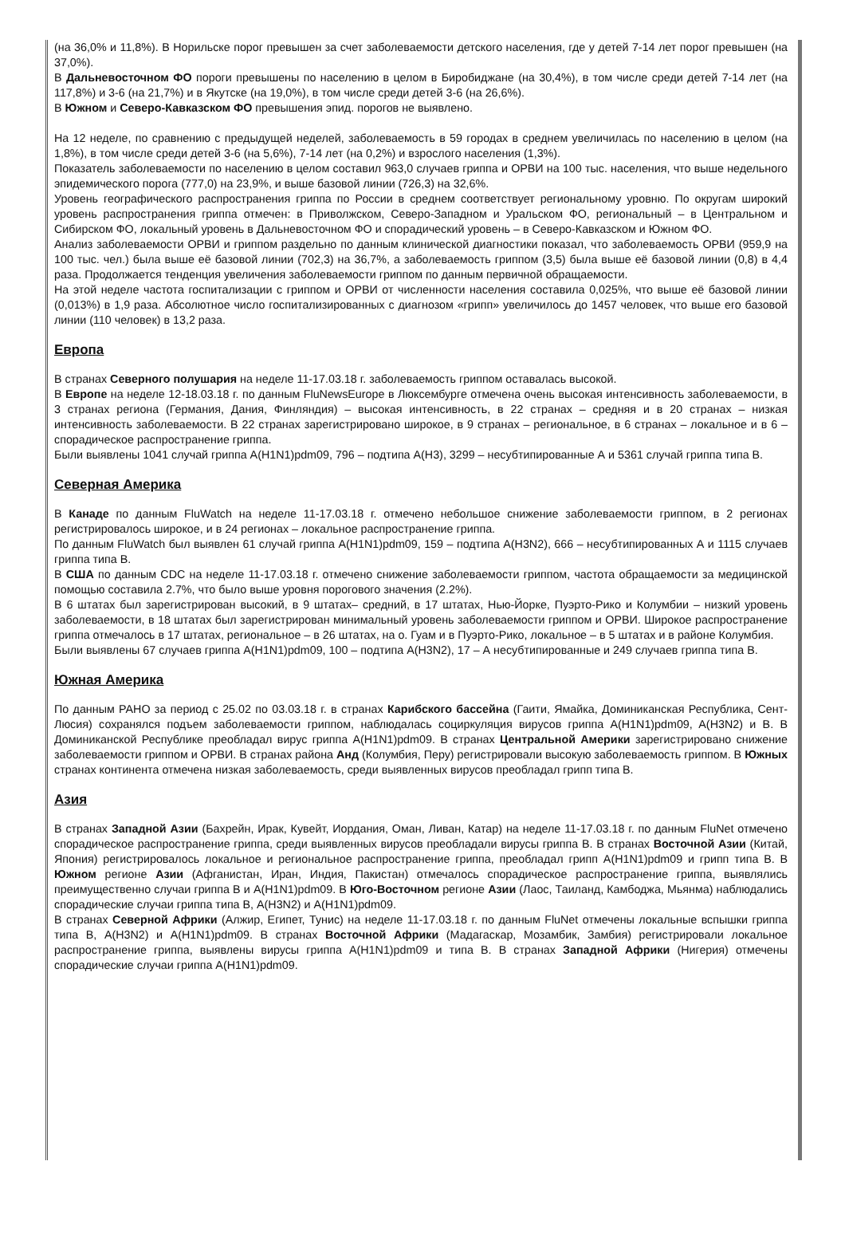(на 36,0% и 11,8%). В Норильске порог превышен за счет заболеваемости детского населения, где у детей 7-14 лет порог превышен (на 37,0%).
В Дальневосточном ФО пороги превышены по населению в целом в Биробиджане (на 30,4%), в том числе среди детей 7-14 лет (на 117,8%) и 3-6 (на 21,7%) и в Якутске (на 19,0%), в том числе среди детей 3-6 (на 26,6%).
В Южном и Северо-Кавказском ФО превышения эпид. порогов не выявлено.
На 12 неделе, по сравнению с предыдущей неделей, заболеваемость в 59 городах в среднем увеличилась по населению в целом (на 1,8%), в том числе среди детей 3-6 (на 5,6%), 7-14 лет (на 0,2%) и взрослого населения (1,3%).
Показатель заболеваемости по населению в целом составил 963,0 случаев гриппа и ОРВИ на 100 тыс. населения, что выше недельного эпидемического порога (777,0) на 23,9%, и выше базовой линии (726,3) на 32,6%.
Уровень географического распространения гриппа по России в среднем соответствует региональному уровню. По округам широкий уровень распространения гриппа отмечен: в Приволжском, Северо-Западном и Уральском ФО, региональный – в Центральном и Сибирском ФО, локальный уровень в Дальневосточном ФО и спорадический уровень – в Северо-Кавказском и Южном ФО.
Анализ заболеваемости ОРВИ и гриппом раздельно по данным клинической диагностики показал, что заболеваемость ОРВИ (959,9 на 100 тыс. чел.) была выше её базовой линии (702,3) на 36,7%, а заболеваемость гриппом (3,5) была выше её базовой линии (0,8) в 4,4 раза. Продолжается тенденция увеличения заболеваемости гриппом по данным первичной обращаемости.
На этой неделе частота госпитализации с гриппом и ОРВИ от численности населения составила 0,025%, что выше её базовой линии (0,013%) в 1,9 раза. Абсолютное число госпитализированных с диагнозом «грипп» увеличилось до 1457 человек, что выше его базовой линии (110 человек) в 13,2 раза.
Европа
В странах Северного полушария на неделе 11-17.03.18 г. заболеваемость гриппом оставалась высокой.
В Европе на неделе 12-18.03.18 г. по данным FluNewsEurope в Люксембурге отмечена очень высокая интенсивность заболеваемости, в 3 странах региона (Германия, Дания, Финляндия) – высокая интенсивность, в 22 странах – средняя и в 20 странах – низкая интенсивность заболеваемости. В 22 странах зарегистрировано широкое, в 9 странах – региональное, в 6 странах – локальное и в 6 – спорадическое распространение гриппа.
Были выявлены 1041 случай гриппа A(H1N1)pdm09, 796 – подтипа A(H3), 3299 – несубтипированные А и 5361 случай гриппа типа В.
Северная Америка
В Канаде по данным FluWatch на неделе 11-17.03.18 г. отмечено небольшое снижение заболеваемости гриппом, в 2 регионах регистрировалось широкое, и в 24 регионах – локальное распространение гриппа.
По данным FluWatch был выявлен 61 случай гриппа A(H1N1)pdm09, 159 – подтипа A(H3N2), 666 – несубтипированных А и 1115 случаев гриппа типа В.
В США по данным CDC на неделе 11-17.03.18 г. отмечено снижение заболеваемости гриппом, частота обращаемости за медицинской помощью составила 2.7%, что было выше уровня порогового значения (2.2%).
В 6 штатах был зарегистрирован высокий, в 9 штатах– средний, в 17 штатах, Нью-Йорке, Пуэрто-Рико и Колумбии – низкий уровень заболеваемости, в 18 штатах был зарегистрирован минимальный уровень заболеваемости гриппом и ОРВИ. Широкое распространение гриппа отмечалось в 17 штатах, региональное – в 26 штатах, на о. Гуам и в Пуэрто-Рико, локальное – в 5 штатах и в районе Колумбия.
Были выявлены 67 случаев гриппа A(H1N1)pdm09, 100 – подтипа A(H3N2), 17 – А несубтипированные и 249 случаев гриппа типа В.
Южная Америка
По данным PAHO за период с 25.02 по 03.03.18 г. в странах Карибского бассейна (Гаити, Ямайка, Доминиканская Республика, Сент-Люсия) сохранялся подъем заболеваемости гриппом, наблюдалась социркуляция вирусов гриппа A(H1N1)pdm09, A(H3N2) и В. В Доминиканской Республике преобладал вирус гриппа A(H1N1)pdm09. В странах Центральной Америки зарегистрировано снижение заболеваемости гриппом и ОРВИ. В странах района Анд (Колумбия, Перу) регистрировали высокую заболеваемость гриппом. В Южных странах континента отмечена низкая заболеваемость, среди выявленных вирусов преобладал грипп типа В.
Азия
В странах Западной Азии (Бахрейн, Ирак, Кувейт, Иордания, Оман, Ливан, Катар) на неделе 11-17.03.18 г. по данным FluNet отмечено спорадическое распространение гриппа, среди выявленных вирусов преобладали вирусы гриппа В. В странах Восточной Азии (Китай, Япония) регистрировалось локальное и региональное распространение гриппа, преобладал грипп A(H1N1)pdm09 и грипп типа В. В Южном регионе Азии (Афганистан, Иран, Индия, Пакистан) отмечалось спорадическое распространение гриппа, выявлялись преимущественно случаи гриппа В и A(H1N1)pdm09. В Юго-Восточном регионе Азии (Лаос, Таиланд, Камбоджа, Мьянма) наблюдались спорадические случаи гриппа типа В, A(H3N2) и A(H1N1)pdm09.
В странах Северной Африки (Алжир, Египет, Тунис) на неделе 11-17.03.18 г. по данным FluNet отмечены локальные вспышки гриппа типа В, A(H3N2) и A(H1N1)pdm09. В странах Восточной Африки (Мадагаскар, Мозамбик, Замбия) регистрировали локальное распространение гриппа, выявлены вирусы гриппа A(H1N1)pdm09 и типа В. В странах Западной Африки (Нигерия) отмечены спорадические случаи гриппа A(H1N1)pdm09.